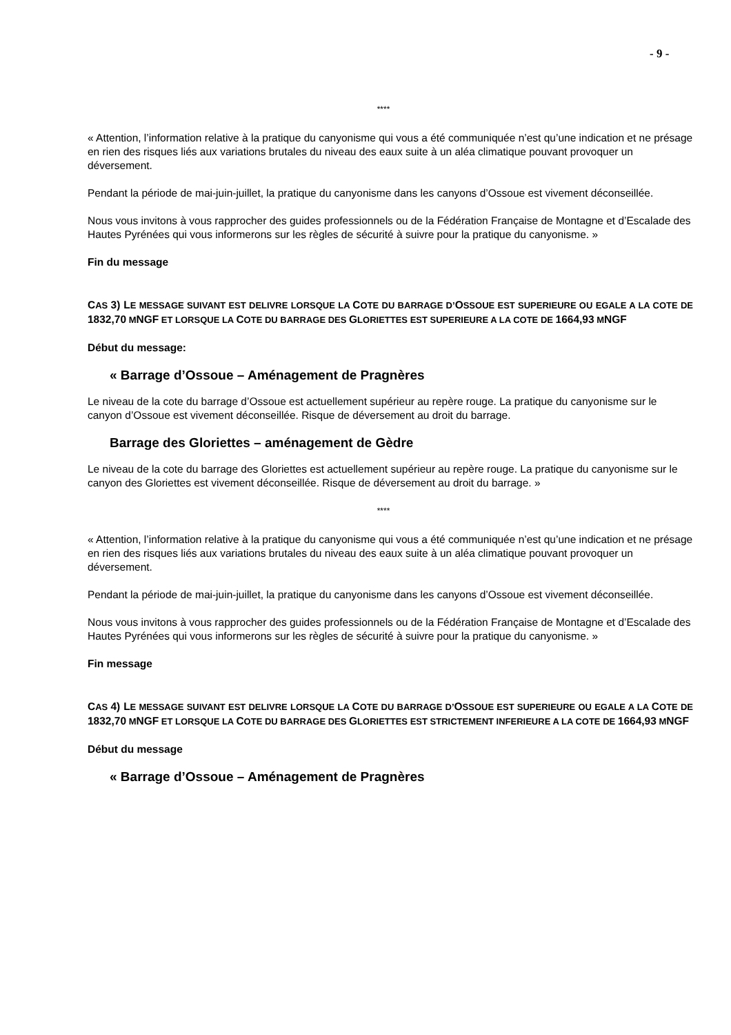- 9 -
****
« Attention, l’information relative à la pratique du canyonisme qui vous a été communiquée n’est qu’une indication et ne présage en rien des risques liés aux variations brutales du niveau des eaux suite à un aléa climatique pouvant provoquer un déversement.
Pendant la période de mai-juin-juillet, la pratique du canyonisme dans les canyons d’Ossoue est vivement déconseillée.
Nous vous invitons à vous rapprocher des guides professionnels ou de la Fédération Française de Montagne et d’Escalade des Hautes Pyrénées qui vous informerons sur les règles de sécurité à suivre pour la pratique du canyonisme. »
Fin du message
CAS 3) LE MESSAGE SUIVANT EST DELIVRE LORSQUE LA COTE DU BARRAGE D’OSSOUE EST SUPERIEURE OU EGALE A LA COTE DE 1832,70 MNGF ET LORSQUE LA COTE DU BARRAGE DES GLORIETTES EST SUPERIEURE A LA COTE DE 1664,93 MNGF
Début du message:
« Barrage d’Ossoue – Aménagement de Pragnères
Le niveau de la cote du barrage d’Ossoue est actuellement supérieur au repère rouge. La pratique du canyonisme sur le canyon d’Ossoue est vivement déconseillée. Risque de déversement au droit du barrage.
Barrage des Gloriettes – aménagement de Gèdre
Le niveau de la cote du barrage des Gloriettes est actuellement supérieur au repère rouge. La pratique du canyonisme sur le canyon des Gloriettes est vivement déconseillée. Risque de déversement au droit du barrage. »
****
« Attention, l’information relative à la pratique du canyonisme qui vous a été communiquée n’est qu’une indication et ne présage en rien des risques liés aux variations brutales du niveau des eaux suite à un aléa climatique pouvant provoquer un déversement.
Pendant la période de mai-juin-juillet, la pratique du canyonisme dans les canyons d’Ossoue est vivement déconseillée.
Nous vous invitons à vous rapprocher des guides professionnels ou de la Fédération Française de Montagne et d’Escalade des Hautes Pyrénées qui vous informerons sur les règles de sécurité à suivre pour la pratique du canyonisme. »
Fin message
CAS 4) LE MESSAGE SUIVANT EST DELIVRE LORSQUE LA COTE DU BARRAGE D’OSSOUE EST SUPERIEURE OU EGALE A LA COTE DE 1832,70 MNGF ET LORSQUE LA COTE DU BARRAGE DES GLORIETTES EST STRICTEMENT INFERIEURE A LA COTE DE 1664,93 MNGF
Début du message
« Barrage d’Ossoue – Aménagement de Pragnères